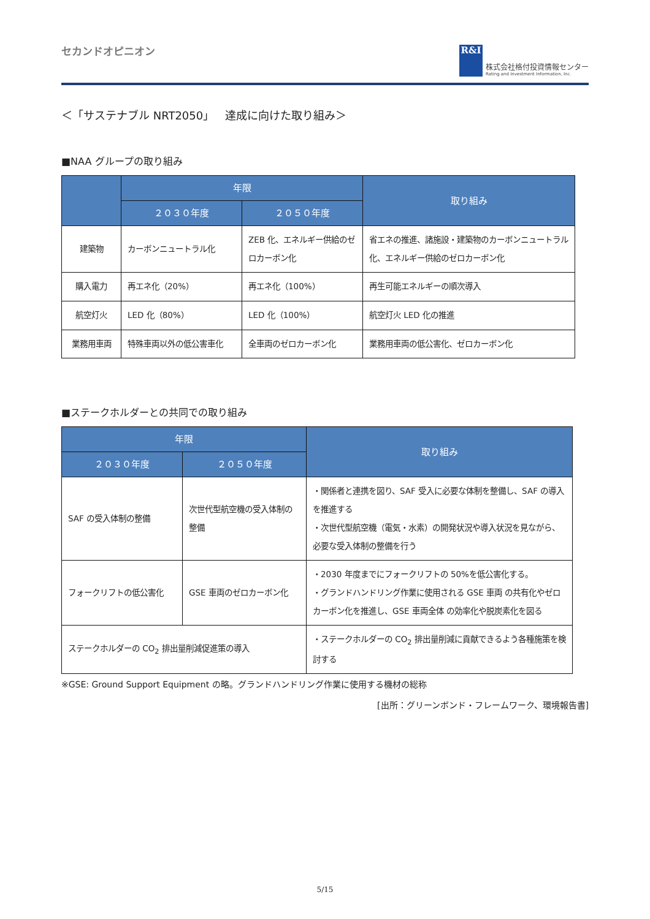セカンドオピニオン
R&I
株式会社格付投資情報センター
Rating and Investment Information, Inc.
＜「サステナブル NRT2050」　達成に向けた取り組み＞
■NAA グループの取り組み
| | 年限 | | 取り組み |
| --- | --- | --- | --- |
| | ２０３０年度 | ２０５０年度 | |
| 建築物 | カーボンニュートラル化 | ZEB 化、エネルギー供給のゼロカーボン化 | 省エネの推進、諸施設・建築物のカーボンニュートラル化、エネルギー供給のゼロカーボン化 |
| 購入電力 | 再エネ化（20%） | 再エネ化（100%） | 再生可能エネルギーの順次導入 |
| 航空灯火 | LED 化（80%） | LED 化（100%） | 航空灯火 LED 化の推進 |
| 業務用車両 | 特殊車両以外の低公害車化 | 全車両のゼロカーボン化 | 業務用車両の低公害化、ゼロカーボン化 |
■ステークホルダーとの共同での取り組み
| 年限 | | 取り組み |
| --- | --- | --- |
| ２０３０年度 | ２０５０年度 | |
| SAF の受入体制の整備 | 次世代型航空機の受入体制の整備 | ・関係者と連携を図り、SAF 受入に必要な体制を整備し、SAF の導入を推進する ・次世代型航空機（電気・水素）の開発状況や導入状況を見ながら、必要な受入体制の整備を行う |
| フォークリフトの低公害化 | GSE 車両のゼロカーボン化 | ・2030 年度までにフォークリフトの 50%を低公害化する。 ・グランドハンドリング作業に使用される GSE 車両 の共有化やゼロカーボン化を推進し、GSE 車両全体 の効率化や脱炭素化を図る |
| ステークホルダーの CO<sub>2</sub> 排出量削減促進策の導入 | | ・ステークホルダーの CO<sub>2</sub> 排出量削減に貢献できるよう各種施策を検討する |
※GSE: Ground Support Equipment の略。グランドハンドリング作業に使用する機材の総称
[出所：グリーンボンド・フレームワーク、環境報告書]
5/15